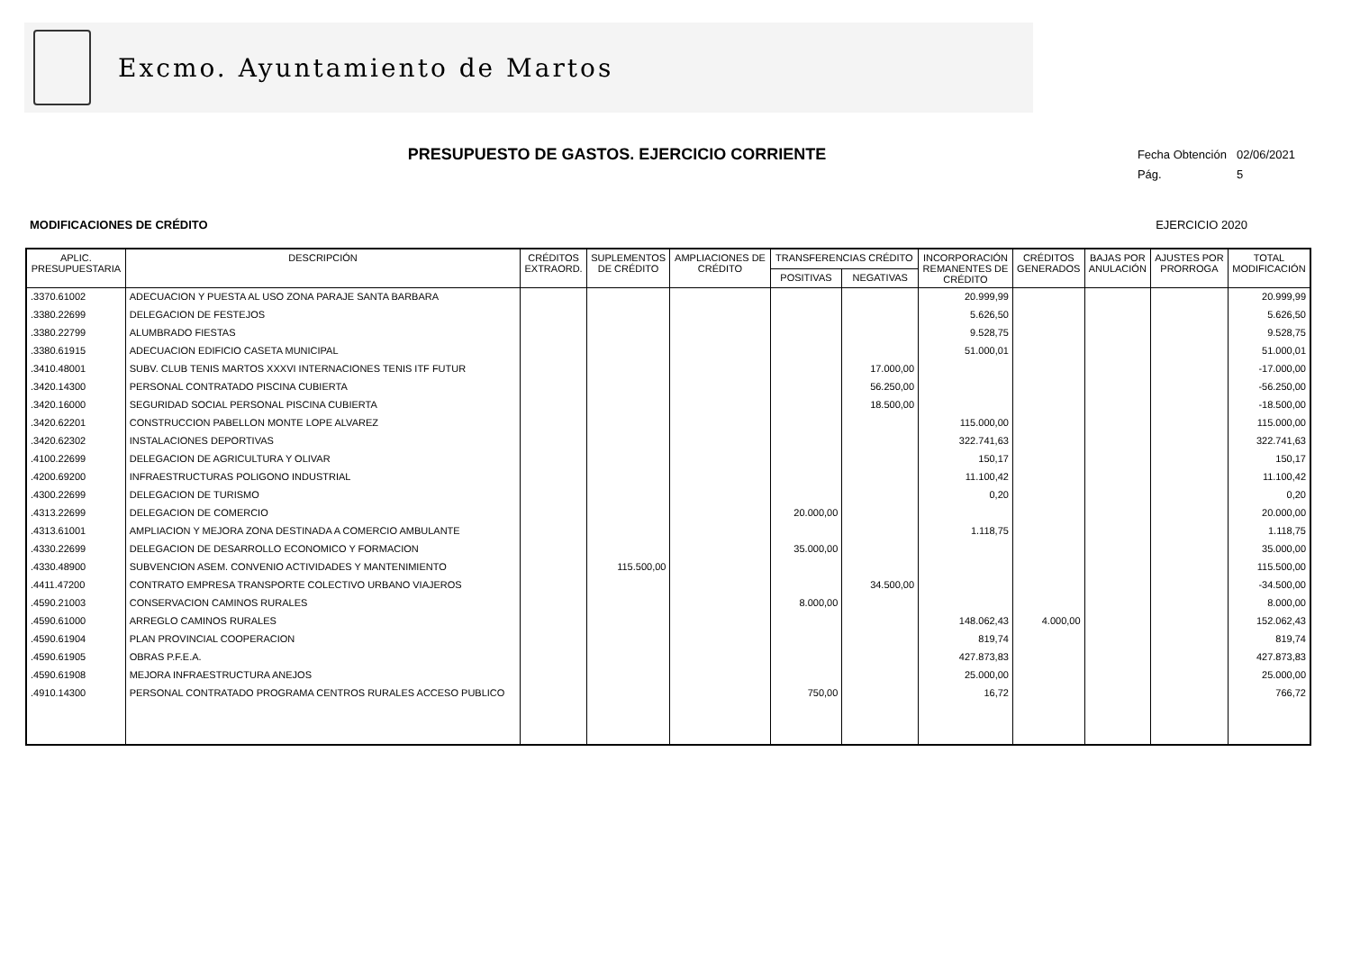Excmo. Ayuntamiento de Martos
Fecha Obtención 02/06/2021
Pág. 5
PRESUPUESTO DE GASTOS. EJERCICIO CORRIENTE
MODIFICACIONES DE CRÉDITO EJERCICIO 2020
| APLIC. PRESUPUESTARIA | DESCRIPCIÓN | CRÉDITOS EXTRAORD. | SUPLEMENTOS DE CRÉDITO | AMPLIACIONES DE CRÉDITO | TRANSFERENCIAS CRÉDITO | | INCORPORACIÓN REMANENTES DE CRÉDITO | CRÉDITOS GENERADOS | BAJAS POR ANULACIÓN | AJUSTES POR PRORROGA | TOTAL MODIFICACIÓN |
| --- | --- | --- | --- | --- | --- | --- | --- | --- | --- | --- | --- |
| | | | | | POSITIVAS | NEGATIVAS | | | | | |
| .3370.61002 | ADECUACION Y PUESTA AL USO ZONA PARAJE SANTA BARBARA | | | | | | 20.999,99 | | | | 20.999,99 |
| .3380.22699 | DELEGACION DE FESTEJOS | | | | | | 5.626,50 | | | | 5.626,50 |
| .3380.22799 | ALUMBRADO FIESTAS | | | | | | 9.528,75 | | | | 9.528,75 |
| .3380.61915 | ADECUACION EDIFICIO CASETA MUNICIPAL | | | | | | 51.000,01 | | | | 51.000,01 |
| .3410.48001 | SUBV. CLUB TENIS MARTOS XXXVI INTERNACIONES TENIS ITF FUTUR | | | | | 17.000,00 | | | | | -17.000,00 |
| .3420.14300 | PERSONAL CONTRATADO PISCINA CUBIERTA | | | | | 56.250,00 | | | | | -56.250,00 |
| .3420.16000 | SEGURIDAD SOCIAL PERSONAL PISCINA CUBIERTA | | | | | 18.500,00 | | | | | -18.500,00 |
| .3420.62201 | CONSTRUCCION PABELLON MONTE LOPE ALVAREZ | | | | | | 115.000,00 | | | | 115.000,00 |
| .3420.62302 | INSTALACIONES DEPORTIVAS | | | | | | 322.741,63 | | | | 322.741,63 |
| .4100.22699 | DELEGACION DE AGRICULTURA Y OLIVAR | | | | | | 150,17 | | | | 150,17 |
| .4200.69200 | INFRAESTRUCTURAS POLIGONO INDUSTRIAL | | | | | | 11.100,42 | | | | 11.100,42 |
| .4300.22699 | DELEGACION DE TURISMO | | | | | | 0,20 | | | | 0,20 |
| .4313.22699 | DELEGACION DE COMERCIO | | | | 20.000,00 | | | | | | 20.000,00 |
| .4313.61001 | AMPLIACION Y MEJORA ZONA DESTINADA A COMERCIO AMBULANTE | | | | | | 1.118,75 | | | | 1.118,75 |
| .4330.22699 | DELEGACION DE DESARROLLO ECONOMICO Y FORMACION | | | | 35.000,00 | | | | | | 35.000,00 |
| .4330.48900 | SUBVENCION ASEM. CONVENIO ACTIVIDADES Y MANTENIMIENTO | | 115.500,00 | | | | | | | | 115.500,00 |
| .4411.47200 | CONTRATO EMPRESA TRANSPORTE COLECTIVO URBANO VIAJEROS | | | | | 34.500,00 | | | | | -34.500,00 |
| .4590.21003 | CONSERVACION CAMINOS RURALES | | | | 8.000,00 | | | | | | 8.000,00 |
| .4590.61000 | ARREGLO CAMINOS RURALES | | | | | | 148.062,43 | 4.000,00 | | | 152.062,43 |
| .4590.61904 | PLAN PROVINCIAL COOPERACION | | | | | | 819,74 | | | | 819,74 |
| .4590.61905 | OBRAS P.F.E.A. | | | | | | 427.873,83 | | | | 427.873,83 |
| .4590.61908 | MEJORA INFRAESTRUCTURA ANEJOS | | | | | | 25.000,00 | | | | 25.000,00 |
| .4910.14300 | PERSONAL CONTRATADO PROGRAMA CENTROS RURALES ACCESO PUBLICO | | | | 750,00 | | 16,72 | | | | 766,72 |